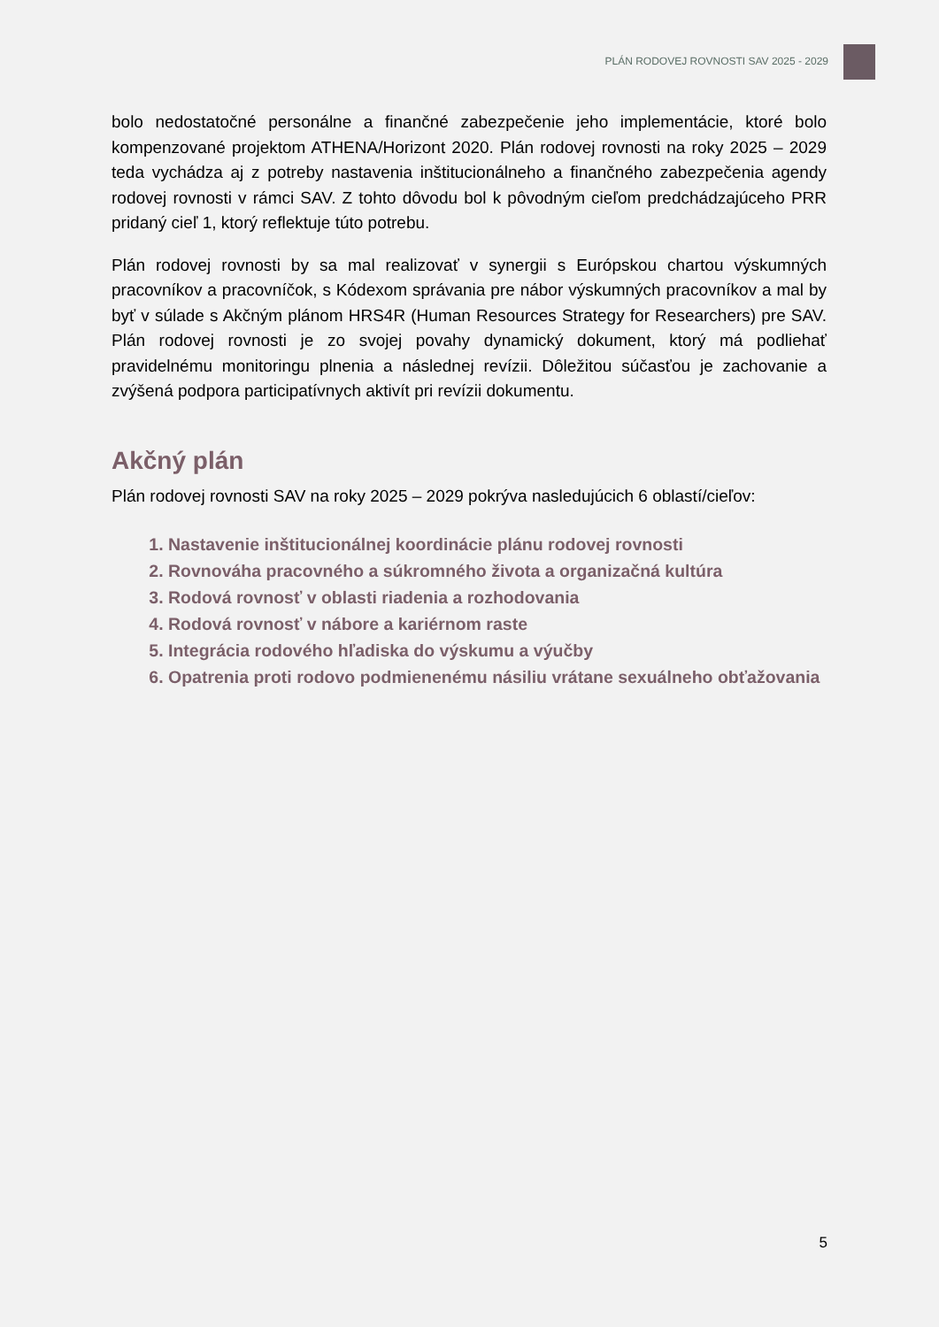PLÁN RODOVEJ ROVNOSTI SAV 2025 - 2029
bolo nedostatočné personálne a finančné zabezpečenie jeho implementácie, ktoré bolo kompenzované projektom ATHENA/Horizont 2020. Plán rodovej rovnosti na roky 2025 – 2029 teda vychádza aj z potreby nastavenia inštitucionálneho a finančného zabezpečenia agendy rodovej rovnosti v rámci SAV. Z tohto dôvodu bol k pôvodným cieľom predchádzajúceho PRR pridaný cieľ 1, ktorý reflektuje túto potrebu.
Plán rodovej rovnosti by sa mal realizovať v synergii s Európskou chartou výskumných pracovníkov a pracovníčok, s Kódexom správania pre nábor výskumných pracovníkov a mal by byť v súlade s Akčným plánom HRS4R (Human Resources Strategy for Researchers) pre SAV. Plán rodovej rovnosti je zo svojej povahy dynamický dokument, ktorý má podliehať pravidelnému monitoringu plnenia a následnej revízii. Dôležitou súčasťou je zachovanie a zvýšená podpora participatívnych aktivít pri revízii dokumentu.
Akčný plán
Plán rodovej rovnosti SAV na roky 2025 – 2029 pokrýva nasledujúcich 6 oblastí/cieľov:
1. Nastavenie inštitucionálnej koordinácie plánu rodovej rovnosti
2. Rovnováha pracovného a súkromného života a organizačná kultúra
3. Rodová rovnosť v oblasti riadenia a rozhodovania
4. Rodová rovnosť v nábore a kariérnom raste
5. Integrácia rodového hľadiska do výskumu a výučby
6. Opatrenia proti rodovo podmienenému násiliu vrátane sexuálneho obťažovania
5